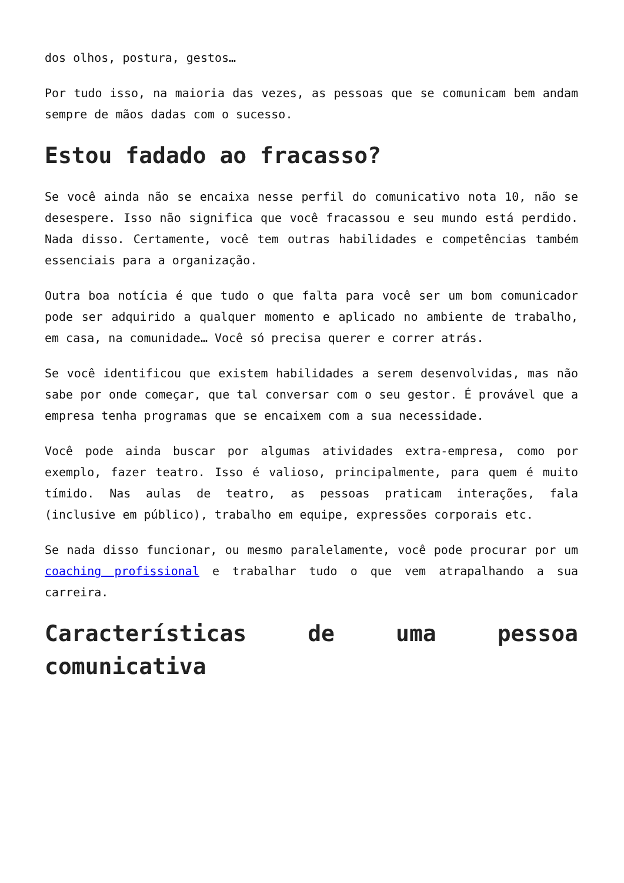dos olhos, postura, gestos…
Por tudo isso, na maioria das vezes, as pessoas que se comunicam bem andam sempre de mãos dadas com o sucesso.
Estou fadado ao fracasso?
Se você ainda não se encaixa nesse perfil do comunicativo nota 10, não se desespere. Isso não significa que você fracassou e seu mundo está perdido. Nada disso. Certamente, você tem outras habilidades e competências também essenciais para a organização.
Outra boa notícia é que tudo o que falta para você ser um bom comunicador pode ser adquirido a qualquer momento e aplicado no ambiente de trabalho, em casa, na comunidade… Você só precisa querer e correr atrás.
Se você identificou que existem habilidades a serem desenvolvidas, mas não sabe por onde começar, que tal conversar com o seu gestor. É provável que a empresa tenha programas que se encaixem com a sua necessidade.
Você pode ainda buscar por algumas atividades extra-empresa, como por exemplo, fazer teatro. Isso é valioso, principalmente, para quem é muito tímido. Nas aulas de teatro, as pessoas praticam interações, fala (inclusive em público), trabalho em equipe, expressões corporais etc.
Se nada disso funcionar, ou mesmo paralelamente, você pode procurar por um coaching profissional e trabalhar tudo o que vem atrapalhando a sua carreira.
Características de uma pessoa comunicativa